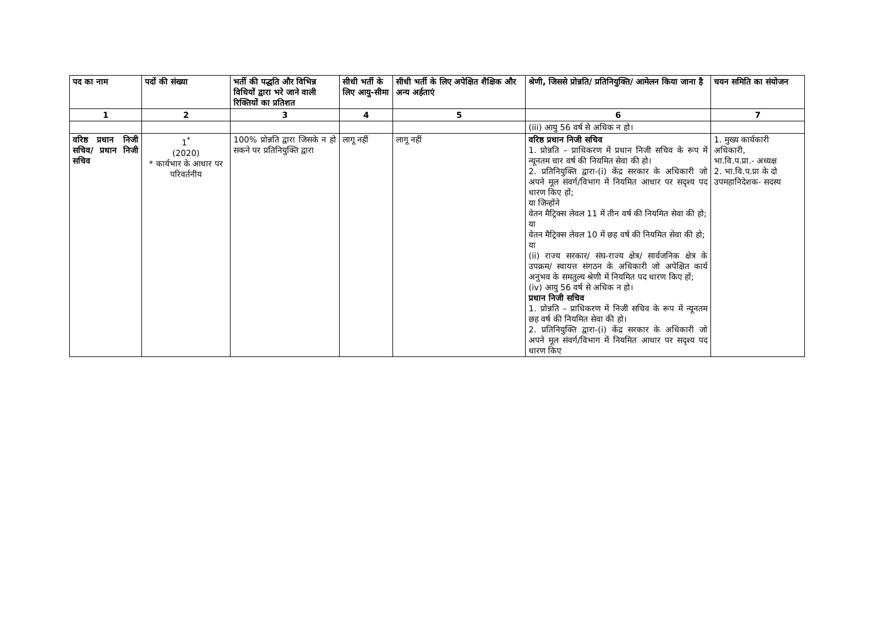| पद का नाम | पदों की संख्या | भर्ती की पद्धति और विभिन्न विधियों द्वारा भरे जाने वाली रिक्तियों का प्रतिशत | सीधी भर्ती के लिए आयु-सीमा | सीधी भर्ती के लिए अपेक्षित शैक्षिक और अन्य अर्हताएं | श्रेणी, जिससे प्रोन्नति/ प्रतिनियुक्ति/ आमेलन किया जाना है | चयन समिति का संयोजन |
| --- | --- | --- | --- | --- | --- | --- |
| 1 | 2 | 3 | 4 | 5 | 6 | 7 |
| | | | | | (iii) आयु 56 वर्ष से अधिक न हो। | |
| वरिष्ठ प्रधान निजी सचिव/ प्रधान निजी सचिव | 1<sup>*</sup> (2020) * कार्यभार के आधार पर परिवर्तनीय | 100% प्रोन्नति द्वारा जिसके न हो सकने पर प्रतिनियुक्ति द्वारा | लागू नहीं | लागू नहीं | वरिष्ठ प्रधान निजी सचिव 1. प्रोन्नति – प्राधिकरण में प्रधान निजी सचिव के रूप में न्यूनतम चार वर्ष की नियमित सेवा की हो। 2. प्रतिनियुक्ति द्वारा-(i) केंद्र सरकार के अधिकारी जो अपने मूल संवर्ग/विभाग में नियमित आधार पर सदृश्य पद धारण किए हों; या जिन्होंने वेतन मैट्रिक्स लेवल 11 में तीन वर्ष की नियमित सेवा की हो; या वेतन मैट्रिक्स लेवल 10 में छह वर्ष की नियमित सेवा की हो; या (ii) राज्य सरकार/ संघ-राज्य क्षेत्र/ सार्वजनिक क्षेत्र के उपक्रम/ स्वायत्त संगठन के अधिकारी जो अपेक्षित कार्य अनुभव के समतुल्य श्रेणी में नियमित पद धारण किए हों; (iv) आयु 56 वर्ष से अधिक न हो। प्रधान निजी सचिव 1. प्रोन्नति – प्राधिकरण में निजी सचिव के रूप में न्यूनतम छह वर्ष की नियमित सेवा की हो। 2. प्रतिनियुक्ति द्वारा-(i) केंद्र सरकार के अधिकारी जो अपने मूल संवर्ग/विभाग में नियमित आधार पर सदृश्य पद धारण किए | 1. मुख्य कार्यकारी अधिकारी, भा.वि.प.प्रा.- अध्यक्ष 2. भा.वि.प.प्रा के दो उपमहानिदेशक- सदस्य |